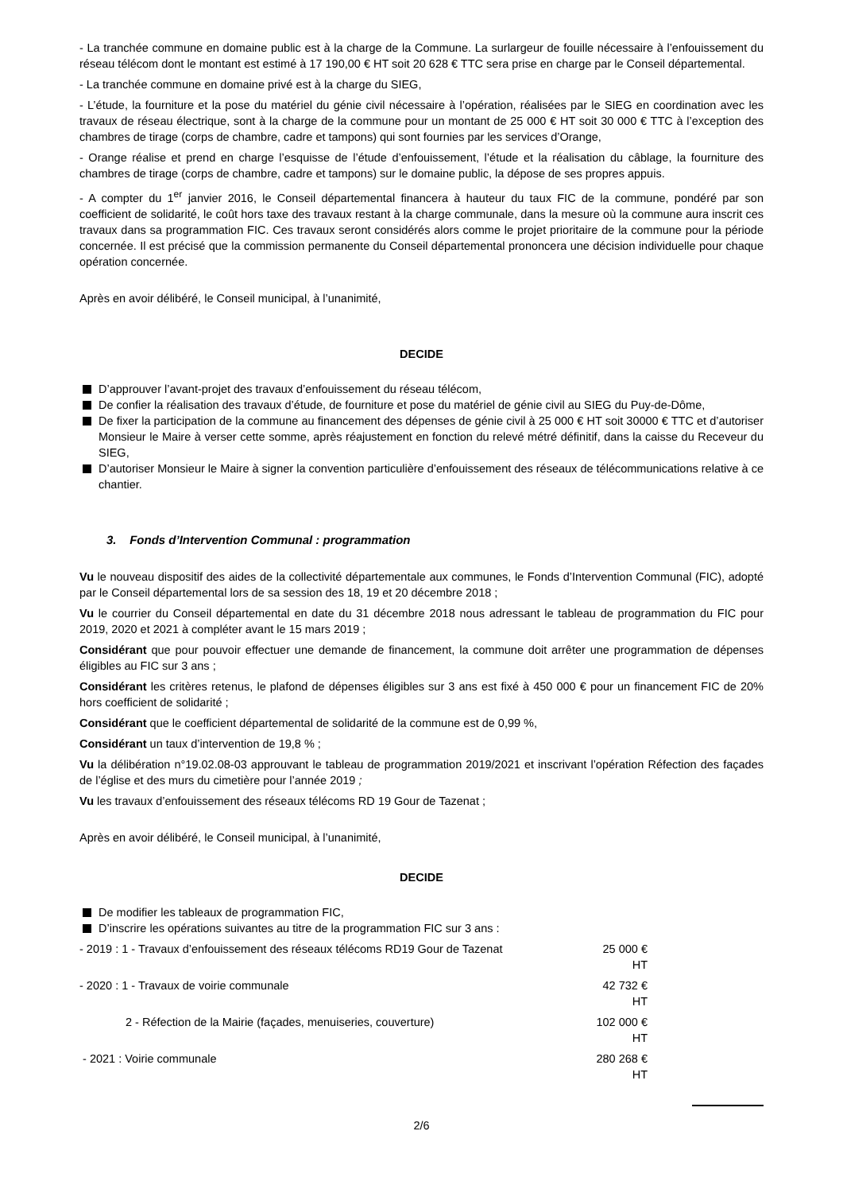- La tranchée commune en domaine public est à la charge de la Commune. La surlargeur de fouille nécessaire à l’enfouissement du réseau télécom dont le montant est estimé à 17 190,00 € HT soit 20 628 € TTC sera prise en charge par le Conseil départemental.
- La tranchée commune en domaine privé est à la charge du SIEG,
- L’étude, la fourniture et la pose du matériel du génie civil nécessaire à l’opération, réalisées par le SIEG en coordination avec les travaux de réseau électrique, sont à la charge de la commune pour un montant de 25 000 € HT soit 30 000 € TTC à l’exception des chambres de tirage (corps de chambre, cadre et tampons) qui sont fournies par les services d’Orange,
- Orange réalise et prend en charge l’esquisse de l’étude d’enfouissement, l’étude et la réalisation du câblage, la fourniture des chambres de tirage (corps de chambre, cadre et tampons) sur le domaine public, la dépose de ses propres appuis.
- A compter du 1<sup>er</sup> janvier 2016, le Conseil départemental financera à hauteur du taux FIC de la commune, pondéré par son coefficient de solidarité, le coût hors taxe des travaux restant à la charge communale, dans la mesure où la commune aura inscrit ces travaux dans sa programmation FIC. Ces travaux seront considérés alors comme le projet prioritaire de la commune pour la période concernée. Il est précisé que la commission permanente du Conseil départemental prononcera une décision individuelle pour chaque opération concernée.
Après en avoir délibéré, le Conseil municipal, à l’unanimité,
DECIDE
D’approuver l’avant-projet des travaux d’enfouissement du réseau télécom,
De confier la réalisation des travaux d’étude, de fourniture et pose du matériel de génie civil au SIEG du Puy-de-Dôme,
De fixer la participation de la commune au financement des dépenses de génie civil à 25 000 € HT soit 30000 € TTC et d’autoriser Monsieur le Maire à verser cette somme, après réajustement en fonction du relevé métré définitif, dans la caisse du Receveur du SIEG,
D’autoriser Monsieur le Maire à signer la convention particulière d’enfouissement des réseaux de télécommunications relative à ce chantier.
3. Fonds d’Intervention Communal : programmation
Vu le nouveau dispositif des aides de la collectivité départementale aux communes, le Fonds d’Intervention Communal (FIC), adopté par le Conseil départemental lors de sa session des 18, 19 et 20 décembre 2018 ;
Vu le courrier du Conseil départemental en date du 31 décembre 2018 nous adressant le tableau de programmation du FIC pour 2019, 2020 et 2021 à compléter avant le 15 mars 2019 ;
Considérant que pour pouvoir effectuer une demande de financement, la commune doit arrêter une programmation de dépenses éligibles au FIC sur 3 ans ;
Considérant les critères retenus, le plafond de dépenses éligibles sur 3 ans est fixé à 450 000 € pour un financement FIC de 20% hors coefficient de solidarité ;
Considérant que le coefficient départemental de solidarité de la commune est de 0,99 %,
Considérant un taux d’intervention de 19,8 % ;
Vu la délibération n°19.02.08-03 approuvant le tableau de programmation 2019/2021 et inscrivant l’opération Réfection des façades de l’église et des murs du cimetière pour l’année 2019 ;
Vu les travaux d’enfouissement des réseaux télécoms RD 19 Gour de Tazenat ;
Après en avoir délibéré, le Conseil municipal, à l’unanimité,
DECIDE
De modifier les tableaux de programmation FIC,
D’inscrire les opérations suivantes au titre de la programmation FIC sur 3 ans :
- 2019 : 1 - Travaux d’enfouissement des réseaux télécoms RD19 Gour de Tazenat 25 000 € HT
- 2020 : 1 - Travaux de voirie communale 42 732 € HT
2 - Réfection de la Mairie (façades, menuiseries, couverture) 102 000 € HT
- 2021 : Voirie communale 280 268 € HT
2/6